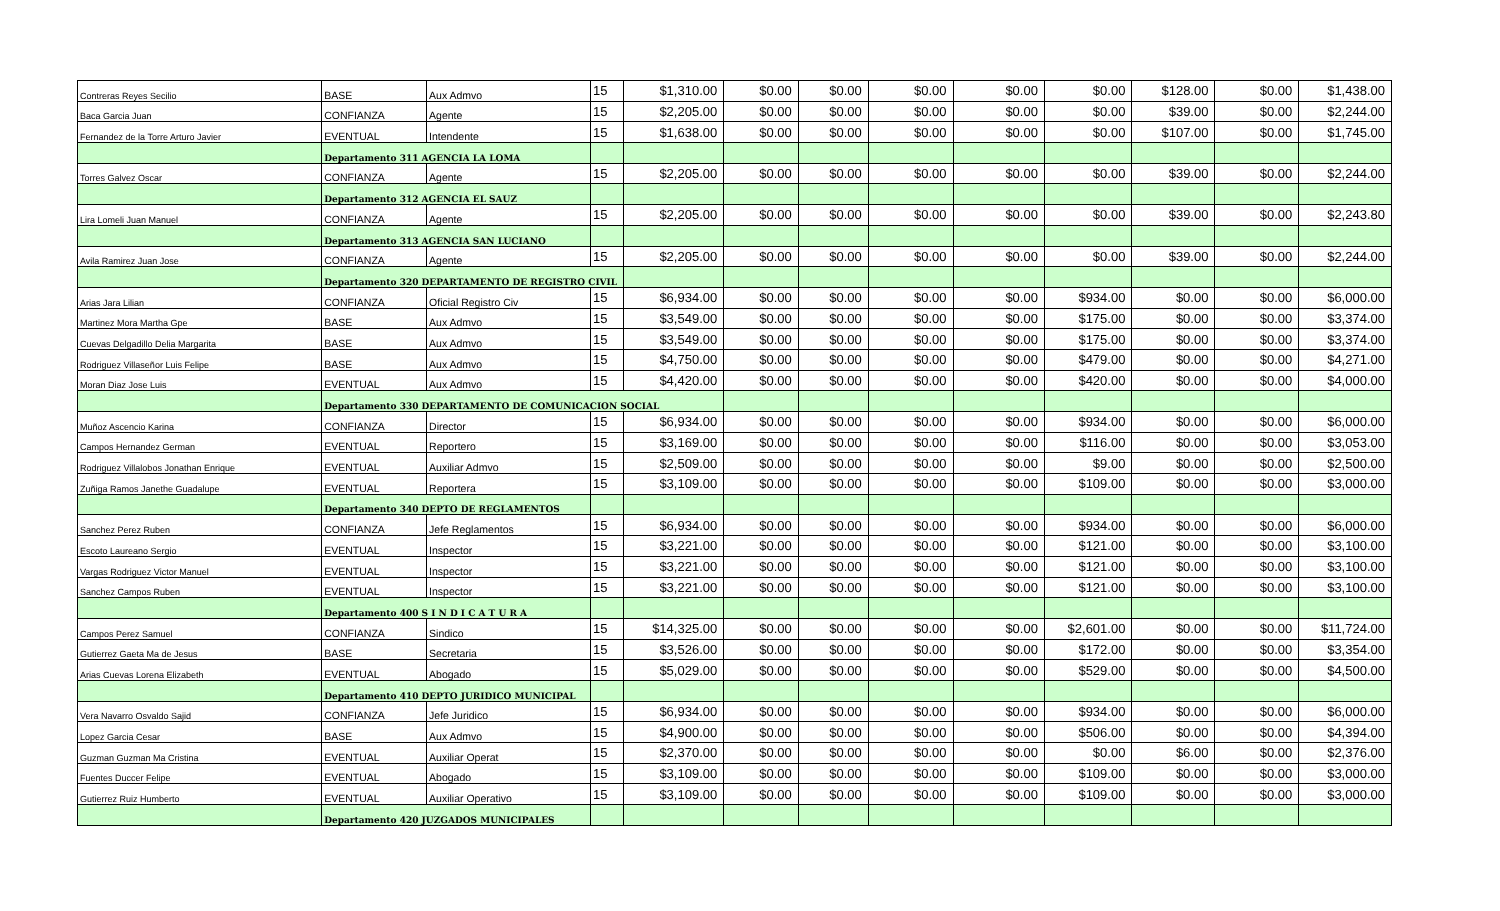| Contreras Reyes Secilio | BASE | Aux Admvo | 15 | $1,310.00 | $0.00 | $0.00 | $0.00 | $0.00 | $0.00 | $128.00 | $0.00 | $1,438.00 |
| Baca Garcia Juan | CONFIANZA | Agente | 15 | $2,205.00 | $0.00 | $0.00 | $0.00 | $0.00 | $0.00 | $39.00 | $0.00 | $2,244.00 |
| Fernandez de la Torre Arturo Javier | EVENTUAL | Intendente | 15 | $1,638.00 | $0.00 | $0.00 | $0.00 | $0.00 | $0.00 | $107.00 | $0.00 | $1,745.00 |
| | Departamento 311 AGENCIA LA LOMA | | | | | | | | | | | |
| Torres Galvez Oscar | CONFIANZA | Agente | 15 | $2,205.00 | $0.00 | $0.00 | $0.00 | $0.00 | $0.00 | $39.00 | $0.00 | $2,244.00 |
| | Departamento 312 AGENCIA EL SAUZ | | | | | | | | | | | |
| Lira Lomeli Juan Manuel | CONFIANZA | Agente | 15 | $2,205.00 | $0.00 | $0.00 | $0.00 | $0.00 | $0.00 | $39.00 | $0.00 | $2,243.80 |
| | Departamento 313 AGENCIA SAN LUCIANO | | | | | | | | | | | |
| Avila Ramirez Juan Jose | CONFIANZA | Agente | 15 | $2,205.00 | $0.00 | $0.00 | $0.00 | $0.00 | $0.00 | $39.00 | $0.00 | $2,244.00 |
| | Departamento 320 DEPARTAMENTO DE REGISTRO CIVIL | | | | | | | | | | | |
| Arias Jara Lilian | CONFIANZA | Oficial Registro Civ | 15 | $6,934.00 | $0.00 | $0.00 | $0.00 | $0.00 | $934.00 | $0.00 | $0.00 | $6,000.00 |
| Martinez Mora Martha Gpe | BASE | Aux Admvo | 15 | $3,549.00 | $0.00 | $0.00 | $0.00 | $0.00 | $175.00 | $0.00 | $0.00 | $3,374.00 |
| Cuevas Delgadillo Delia Margarita | BASE | Aux Admvo | 15 | $3,549.00 | $0.00 | $0.00 | $0.00 | $0.00 | $175.00 | $0.00 | $0.00 | $3,374.00 |
| Rodriguez Villaseñor Luis Felipe | BASE | Aux Admvo | 15 | $4,750.00 | $0.00 | $0.00 | $0.00 | $0.00 | $479.00 | $0.00 | $0.00 | $4,271.00 |
| Moran Diaz Jose Luis | EVENTUAL | Aux Admvo | 15 | $4,420.00 | $0.00 | $0.00 | $0.00 | $0.00 | $420.00 | $0.00 | $0.00 | $4,000.00 |
| | Departamento 330 DEPARTAMENTO DE COMUNICACION SOCIAL | | | | | | | | | | | |
| Muñoz Ascencio Karina | CONFIANZA | Director | 15 | $6,934.00 | $0.00 | $0.00 | $0.00 | $0.00 | $934.00 | $0.00 | $0.00 | $6,000.00 |
| Campos Hernandez German | EVENTUAL | Reportero | 15 | $3,169.00 | $0.00 | $0.00 | $0.00 | $0.00 | $116.00 | $0.00 | $0.00 | $3,053.00 |
| Rodriguez Villalobos Jonathan Enrique | EVENTUAL | Auxiliar Admvo | 15 | $2,509.00 | $0.00 | $0.00 | $0.00 | $0.00 | $9.00 | $0.00 | $0.00 | $2,500.00 |
| Zuñiga Ramos Janethe Guadalupe | EVENTUAL | Reportera | 15 | $3,109.00 | $0.00 | $0.00 | $0.00 | $0.00 | $109.00 | $0.00 | $0.00 | $3,000.00 |
| | Departamento 340 DEPTO DE REGLAMENTOS | | | | | | | | | | | |
| Sanchez Perez Ruben | CONFIANZA | Jefe Reglamentos | 15 | $6,934.00 | $0.00 | $0.00 | $0.00 | $0.00 | $934.00 | $0.00 | $0.00 | $6,000.00 |
| Escoto Laureano Sergio | EVENTUAL | Inspector | 15 | $3,221.00 | $0.00 | $0.00 | $0.00 | $0.00 | $121.00 | $0.00 | $0.00 | $3,100.00 |
| Vargas Rodriguez Victor Manuel | EVENTUAL | Inspector | 15 | $3,221.00 | $0.00 | $0.00 | $0.00 | $0.00 | $121.00 | $0.00 | $0.00 | $3,100.00 |
| Sanchez Campos Ruben | EVENTUAL | Inspector | 15 | $3,221.00 | $0.00 | $0.00 | $0.00 | $0.00 | $121.00 | $0.00 | $0.00 | $3,100.00 |
| | Departamento 400 S I N D I C A T U R A | | | | | | | | | | | |
| Campos Perez Samuel | CONFIANZA | Sindico | 15 | $14,325.00 | $0.00 | $0.00 | $0.00 | $0.00 | $2,601.00 | $0.00 | $0.00 | $11,724.00 |
| Gutierrez Gaeta Ma de Jesus | BASE | Secretaria | 15 | $3,526.00 | $0.00 | $0.00 | $0.00 | $0.00 | $172.00 | $0.00 | $0.00 | $3,354.00 |
| Arias Cuevas Lorena Elizabeth | EVENTUAL | Abogado | 15 | $5,029.00 | $0.00 | $0.00 | $0.00 | $0.00 | $529.00 | $0.00 | $0.00 | $4,500.00 |
| | Departamento 410 DEPTO JURIDICO MUNICIPAL | | | | | | | | | | | |
| Vera Navarro Osvaldo Sajid | CONFIANZA | Jefe Juridico | 15 | $6,934.00 | $0.00 | $0.00 | $0.00 | $0.00 | $934.00 | $0.00 | $0.00 | $6,000.00 |
| Lopez Garcia Cesar | BASE | Aux Admvo | 15 | $4,900.00 | $0.00 | $0.00 | $0.00 | $0.00 | $506.00 | $0.00 | $0.00 | $4,394.00 |
| Guzman Guzman Ma Cristina | EVENTUAL | Auxiliar Operat | 15 | $2,370.00 | $0.00 | $0.00 | $0.00 | $0.00 | $0.00 | $6.00 | $0.00 | $2,376.00 |
| Fuentes Duccer Felipe | EVENTUAL | Abogado | 15 | $3,109.00 | $0.00 | $0.00 | $0.00 | $0.00 | $109.00 | $0.00 | $0.00 | $3,000.00 |
| Gutierrez Ruiz Humberto | EVENTUAL | Auxiliar Operativo | 15 | $3,109.00 | $0.00 | $0.00 | $0.00 | $0.00 | $109.00 | $0.00 | $0.00 | $3,000.00 |
| | Departamento 420 JUZGADOS MUNICIPALES | | | | | | | | | | | |